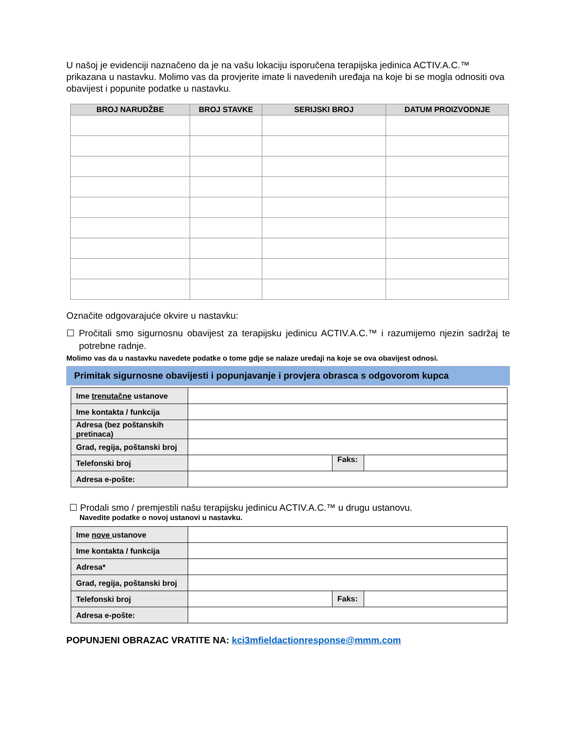U našoj je evidenciji naznačeno da je na vašu lokaciju isporučena terapijska jedinica ACTIV.A.C.™ prikazana u nastavku. Molimo vas da provjerite imate li navedenih uređaja na koje bi se mogla odnositi ova obavijest i popunite podatke u nastavku.
| BROJ NARUDŽBE | BROJ STAVKE | SERIJSKI BROJ | DATUM PROIZVODNJE |
| --- | --- | --- | --- |
Označite odgovarajuće okvire u nastavku:
☐ Pročitali smo sigurnosnu obavijest za terapijsku jedinicu ACTIV.A.C.™ i razumijemo njezin sadržaj te potrebne radnje.
Molimo vas da u nastavku navedete podatke o tome gdje se nalaze uređaji na koje se ova obavijest odnosi.
Primitak sigurnosne obavijesti i popunjavanje i provjera obrasca s odgovorom kupca
| Ime trenutačne ustanove | | | |
| Ime kontakta / funkcija | | | |
| Adresa (bez poštanskih pretinaca) | | | |
| Grad, regija, poštanski broj | | | |
| Telefonski broj | | Faks: | |
| Adresa e-pošte: | | | |
☐ Prodali smo / premjestili našu terapijsku jedinicu ACTIV.A.C.™ u drugu ustanovu.
Navedite podatke o novoj ustanovi u nastavku.
| Ime nove ustanove | | | |
| Ime kontakta / funkcija | | | |
| Adresa* | | | |
| Grad, regija, poštanski broj | | | |
| Telefonski broj | | Faks: | |
| Adresa e-pošte: | | | |
POPUNJENI OBRAZAC VRATITE NA: kci3mfieldactionresponse@mmm.com